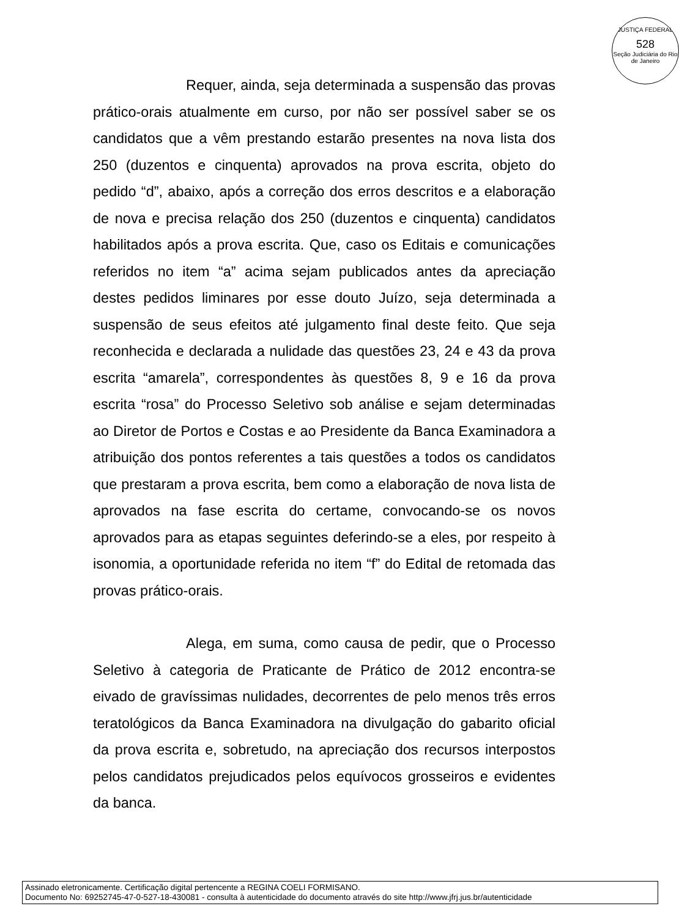JUSTIÇA FEDERAL
528
Seção Judiciária do Rio de Janeiro
Requer, ainda, seja determinada a suspensão das provas prático-orais atualmente em curso, por não ser possível saber se os candidatos que a vêm prestando estarão presentes na nova lista dos 250 (duzentos e cinquenta) aprovados na prova escrita, objeto do pedido “d”, abaixo, após a correção dos erros descritos e a elaboração de nova e precisa relação dos 250 (duzentos e cinquenta) candidatos habilitados após a prova escrita. Que, caso os Editais e comunicações referidos no item “a” acima sejam publicados antes da apreciação destes pedidos liminares por esse douto Juízo, seja determinada a suspensão de seus efeitos até julgamento final deste feito. Que seja reconhecida e declarada a nulidade das questões 23, 24 e 43 da prova escrita “amarela”, correspondentes às questões 8, 9 e 16 da prova escrita “rosa” do Processo Seletivo sob análise e sejam determinadas ao Diretor de Portos e Costas e ao Presidente da Banca Examinadora a atribuição dos pontos referentes a tais questões a todos os candidatos que prestaram a prova escrita, bem como a elaboração de nova lista de aprovados na fase escrita do certame, convocando-se os novos aprovados para as etapas seguintes deferindo-se a eles, por respeito à isonomia, a oportunidade referida no item “f” do Edital de retomada das provas prático-orais.
Alega, em suma, como causa de pedir, que o Processo Seletivo à categoria de Praticante de Prático de 2012 encontra-se eivado de gravíssimas nulidades, decorrentes de pelo menos três erros teratológicos da Banca Examinadora na divulgação do gabarito oficial da prova escrita e, sobretudo, na apreciação dos recursos interpostos pelos candidatos prejudicados pelos equívocos grosseiros e evidentes da banca.
Assinado eletronicamente. Certificação digital pertencente a REGINA COELI FORMISANO.
Documento No: 69252745-47-0-527-18-430081 - consulta à autenticidade do documento através do site http://www.jfrj.jus.br/autenticidade